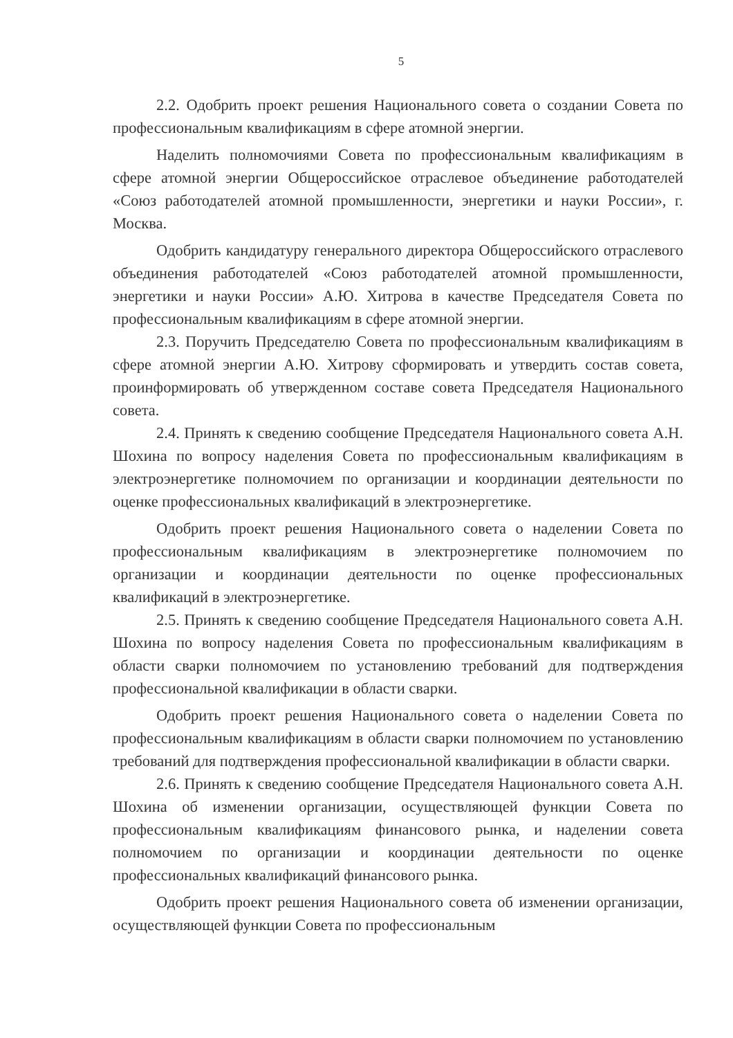5
2.2. Одобрить проект решения Национального совета о создании Совета по профессиональным квалификациям в сфере атомной энергии.
Наделить полномочиями Совета по профессиональным квалификациям в сфере атомной энергии Общероссийское отраслевое объединение работодателей «Союз работодателей атомной промышленности, энергетики и науки России», г. Москва.
Одобрить кандидатуру генерального директора Общероссийского отраслевого объединения работодателей «Союз работодателей атомной промышленности, энергетики и науки России» А.Ю. Хитрова в качестве Председателя Совета по профессиональным квалификациям в сфере атомной энергии.
2.3. Поручить Председателю Совета по профессиональным квалификациям в сфере атомной энергии А.Ю. Хитрову сформировать и утвердить состав совета, проинформировать об утвержденном составе совета Председателя Национального совета.
2.4. Принять к сведению сообщение Председателя Национального совета А.Н. Шохина по вопросу наделения Совета по профессиональным квалификациям в электроэнергетике полномочием по организации и координации деятельности по оценке профессиональных квалификаций в электроэнергетике.
Одобрить проект решения Национального совета о наделении Совета по профессиональным квалификациям в электроэнергетике полномочием по организации и координации деятельности по оценке профессиональных квалификаций в электроэнергетике.
2.5. Принять к сведению сообщение Председателя Национального совета А.Н. Шохина по вопросу наделения Совета по профессиональным квалификациям в области сварки полномочием по установлению требований для подтверждения профессиональной квалификации в области сварки.
Одобрить проект решения Национального совета о наделении Совета по профессиональным квалификациям в области сварки полномочием по установлению требований для подтверждения профессиональной квалификации в области сварки.
2.6. Принять к сведению сообщение Председателя Национального совета А.Н. Шохина об изменении организации, осуществляющей функции Совета по профессиональным квалификациям финансового рынка, и наделении совета полномочием по организации и координации деятельности по оценке профессиональных квалификаций финансового рынка.
Одобрить проект решения Национального совета об изменении организации, осуществляющей функции Совета по профессиональным